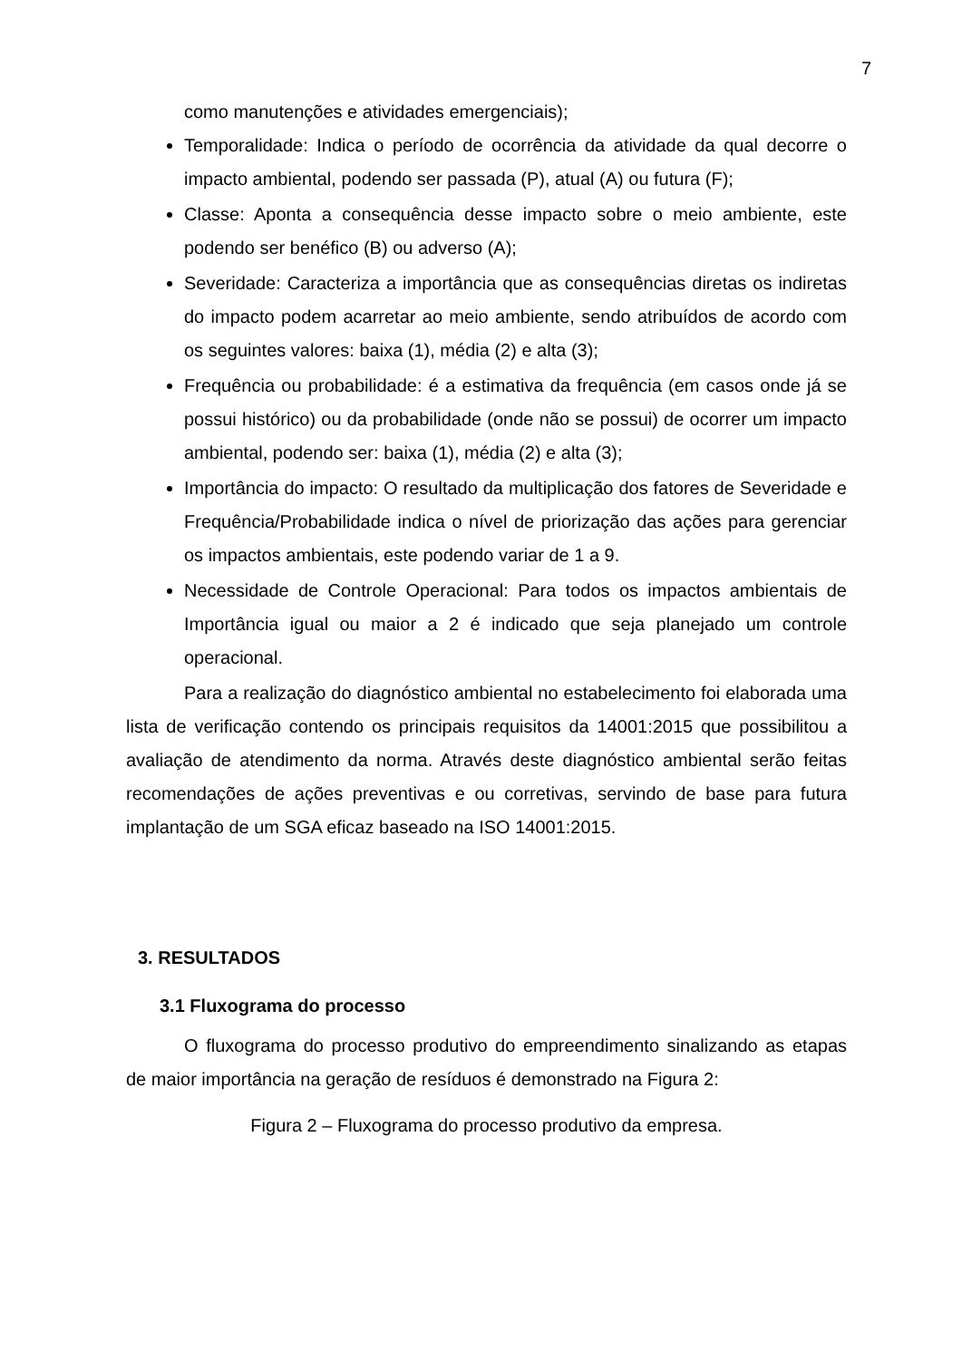7
como manutenções e atividades emergenciais);
Temporalidade: Indica o período de ocorrência da atividade da qual decorre o impacto ambiental, podendo ser passada (P), atual (A) ou futura (F);
Classe: Aponta a consequência desse impacto sobre o meio ambiente, este podendo ser benéfico (B) ou adverso (A);
Severidade: Caracteriza a importância que as consequências diretas os indiretas do impacto podem acarretar ao meio ambiente, sendo atribuídos de acordo com os seguintes valores: baixa (1), média (2) e alta (3);
Frequência ou probabilidade: é a estimativa da frequência (em casos onde já se possui histórico) ou da probabilidade (onde não se possui) de ocorrer um impacto ambiental, podendo ser: baixa (1), média (2) e alta (3);
Importância do impacto: O resultado da multiplicação dos fatores de Severidade e Frequência/Probabilidade indica o nível de priorização das ações para gerenciar os impactos ambientais, este podendo variar de 1 a 9.
Necessidade de Controle Operacional: Para todos os impactos ambientais de Importância igual ou maior a 2 é indicado que seja planejado um controle operacional.
Para a realização do diagnóstico ambiental no estabelecimento foi elaborada uma lista de verificação contendo os principais requisitos da 14001:2015 que possibilitou a avaliação de atendimento da norma. Através deste diagnóstico ambiental serão feitas recomendações de ações preventivas e ou corretivas, servindo de base para futura implantação de um SGA eficaz baseado na ISO 14001:2015.
3. RESULTADOS
3.1 Fluxograma do processo
O fluxograma do processo produtivo do empreendimento sinalizando as etapas de maior importância na geração de resíduos é demonstrado na Figura 2:
Figura 2 – Fluxograma do processo produtivo da empresa.